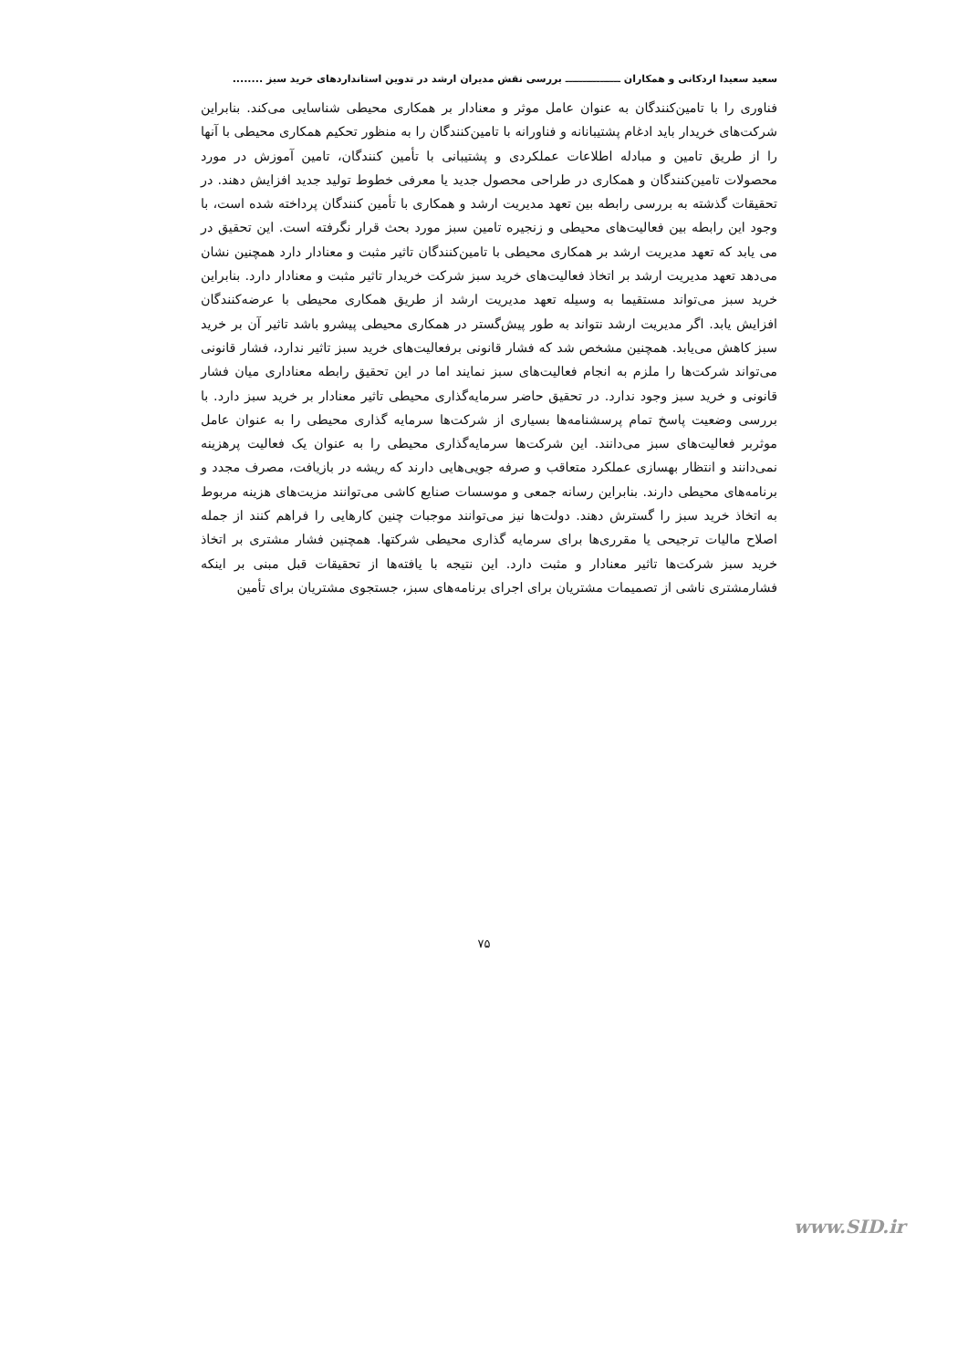سعید سعیدا اردکانی و همکاران ــــــــــــــــ بررسی نقش مدیران ارشد در تدوین استانداردهای خرید سبز ........
فناوری را با تامین‌کنندگان به عنوان عامل موثر و معنادار بر همکاری محیطی شناسایی می‌کند. بنابراین شرکت‌های خریدار باید ادغام پشتیبانانه و فناورانه با تامین‌کنندگان را به منظور تحکیم همکاری محیطی با آنها را از طریق تامین و مبادله اطلاعات عملکردی و پشتیبانی با تأمین کنندگان، تامین آموزش در مورد محصولات تامین‌کنندگان و همکاری در طراحی محصول جدید یا معرفی خطوط تولید جدید افزایش دهند. در تحقیقات گذشته به بررسی رابطه بین تعهد مدیریت ارشد و همکاری با تأمین کنندگان پرداخته شده است، با وجود این رابطه بین فعالیت‌های محیطی و زنجیره تامین سبز مورد بحث قرار نگرفته است. این تحقیق در می یابد که تعهد مدیریت ارشد بر همکاری محیطی با تامین‌کنندگان تاثیر مثبت و معنادار دارد همچنین نشان می‌دهد تعهد مدیریت ارشد بر اتخاذ فعالیت‌های خرید سبز شرکت خریدار تاثیر مثبت و معنادار دارد. بنابراین خرید سبز می‌تواند مستقیما به وسیله تعهد مدیریت ارشد از طریق همکاری محیطی با عرضه‌کنندگان افزایش یابد. اگر مدیریت ارشد نتواند به طور پیش‌گستر در همکاری محیطی پیشرو باشد تاثیر آن بر خرید سبز کاهش می‌یابد. همچنین مشخص شد که فشار قانونی برفعالیت‌های خرید سبز تاثیر ندارد، فشار قانونی می‌تواند شرکت‌ها را ملزم به انجام فعالیت‌های سبز نمایند اما در این تحقیق رابطه معناداری میان فشار قانونی و خرید سبز وجود ندارد. در تحقیق حاضر سرمایه‌گذاری محیطی تاثیر معنادار بر خرید سبز دارد. با بررسی وضعیت پاسخ تمام پرسشنامه‌ها بسیاری از شرکت‌ها سرمایه گذاری محیطی را به عنوان عامل موثربر فعالیت‌های سبز می‌دانند. این شرکت‌ها سرمایه‌گذاری محیطی را به عنوان یک فعالیت پرهزینه نمی‌دانند و انتظار بهسازی عملکرد متعاقب و صرفه جویی‌هایی دارند که ریشه در بازیافت، مصرف مجدد و برنامه‌های محیطی دارند. بنابراین رسانه جمعی و موسسات صنایع کاشی می‌توانند مزیت‌های هزینه مربوط به اتخاذ خرید سبز را گسترش دهند. دولت‌ها نیز می‌توانند موجبات چنین کارهایی را فراهم کنند از جمله اصلاح مالیات ترجیحی یا مقرری‌ها برای سرمایه گذاری محیطی شرکتها. همچنین فشار مشتری بر اتخاذ خرید سبز شرکت‌ها تاثیر معنادار و مثبت دارد. این نتیجه با یافته‌ها از تحقیقات قبل مبنی بر اینکه فشارمشتری ناشی از تصمیمات مشتریان برای اجرای برنامه‌های سبز، جستجوی مشتریان برای تأمین
۷۵
www.SID.ir